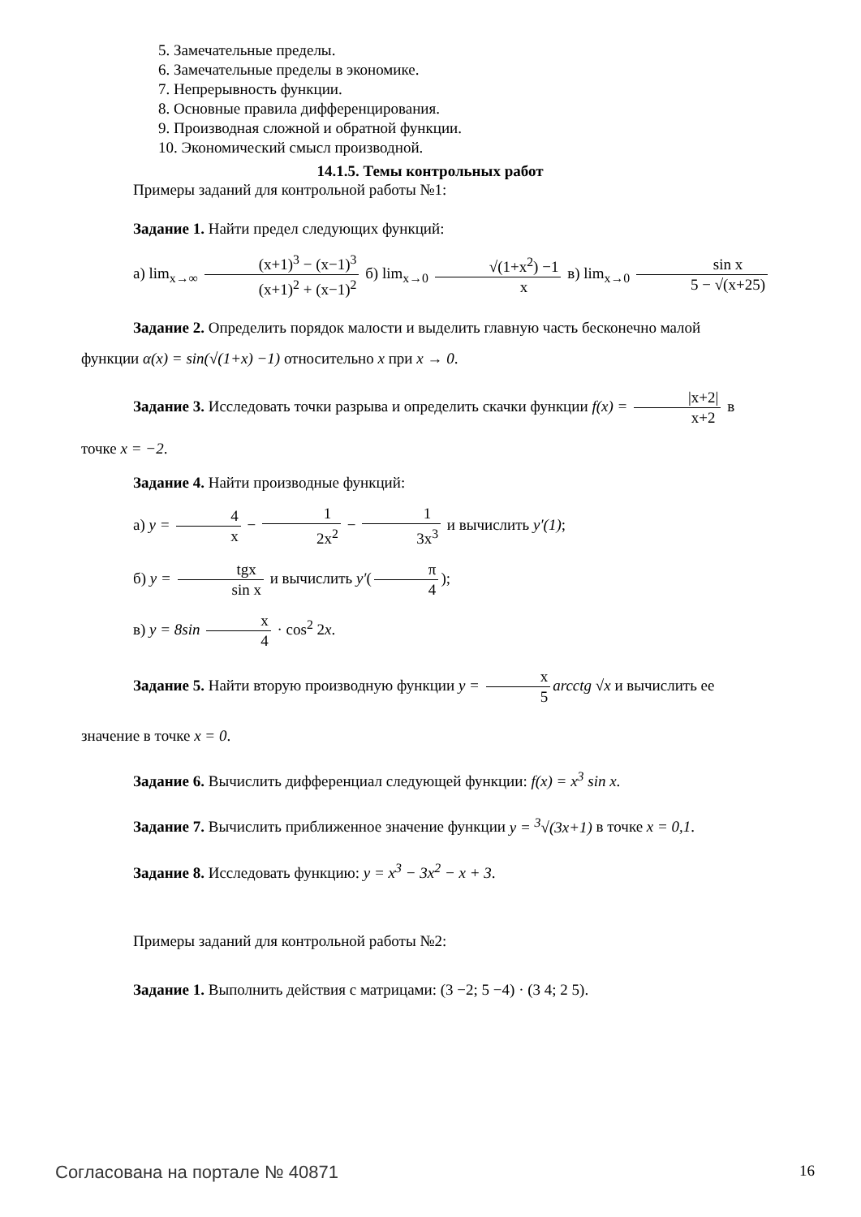5. Замечательные пределы.
6. Замечательные пределы в экономике.
7. Непрерывность функции.
8. Основные правила дифференцирования.
9. Производная сложной и обратной функции.
10. Экономический смысл производной.
14.1.5. Темы контрольных работ
Примеры заданий для контрольной работы №1:
Задание 1. Найти предел следующих функций:
а) lim<sub>x→∞</sub> (x+1)<sup>3</sup> − (x−1)<sup>3</sup> (x+1)<sup>2</sup> + (x−1)<sup>2</sup> б) lim<sub>x→0</sub> √(1+x<sup>2</sup>) −1 x в) lim<sub>x→0</sub> sin x 5 − √(x+25)
Задание 2. Определить порядок малости и выделить главную часть бесконечно малой
функции α(x) = sin(√(1+x) −1) относительно x при x → 0.
Задание 3. Исследовать точки разрыва и определить скачки функции f(x) = |x+2| x+2 в
точке x = −2.
Задание 4. Найти производные функций:
а) y = 4 x − 1 2x<sup>2</sup> − 1 3x<sup>3</sup> и вычислить y′(1);
б) y = tgx sin x и вычислить y′(π 4);
в) y = 8sin x 4 · cos<sup>2</sup> 2x.
Задание 5. Найти вторую производную функции y = x 5 arcctg √x и вычислить ее
значение в точке x = 0.
Задание 6. Вычислить дифференциал следующей функции: f(x) = x<sup>3</sup> sin x.
Задание 7. Вычислить приближенное значение функции y = <sup>3</sup>√(3x+1) в точке x = 0,1.
Задание 8. Исследовать функцию: y = x<sup>3</sup> − 3x<sup>2</sup> − x + 3.
Примеры заданий для контрольной работы №2:
Задание 1. Выполнить действия с матрицами: (3 −2; 5 −4) · (3 4; 2 5).
Согласована на портале № 40871 16